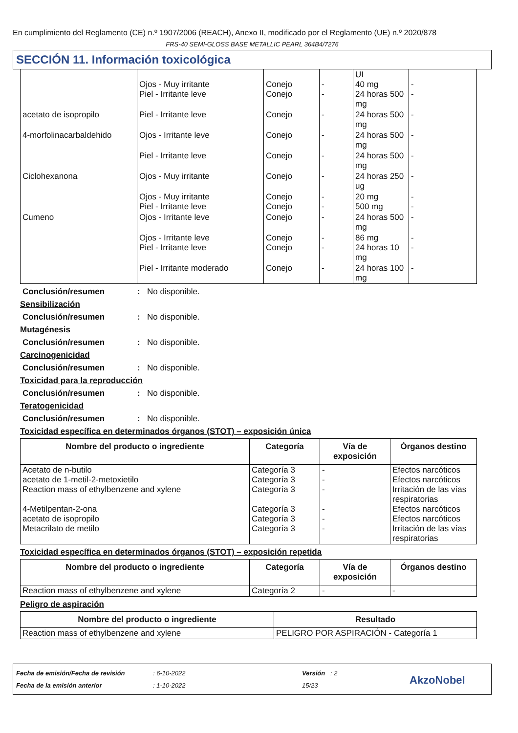En cumplimiento del Reglamento (CE) n.º 1907/2006 (REACH), Anexo II, modificado por el Reglamento (UE) n.º 2020/878
FRS-40 SEMI-GLOSS BASE METALLIC PEARL 364B4/7276
SECCIÓN 11. Información toxicológica
| | Ojos - Muy irritante Piel - Irritante leve | Conejo Conejo | - - | UI 40 mg 24 horas 500 mg | - - |
| acetato de isopropilo | Piel - Irritante leve | Conejo | - | 24 horas 500 mg | - |
| 4-morfolinacarbaldehido | Ojos - Irritante leve | Conejo | - | 24 horas 500 mg | - |
| | Piel - Irritante leve | Conejo | - | 24 horas 500 mg | - |
| Ciclohexanona | Ojos - Muy irritante | Conejo | - | 24 horas 250 ug | - |
| | Ojos - Muy irritante Piel - Irritante leve | Conejo Conejo | - - | 20 mg 500 mg | - - |
| Cumeno | Ojos - Irritante leve | Conejo | - | 24 horas 500 mg | - |
| | Ojos - Irritante leve Piel - Irritante leve | Conejo Conejo | - - | 86 mg 24 horas 10 mg | - - |
| | Piel - Irritante moderado | Conejo | - | 24 horas 100 mg | - |
Conclusión/resumen: No disponible.
Sensibilización
Conclusión/resumen: No disponible.
Mutagénesis
Conclusión/resumen: No disponible.
Carcinogenicidad
Conclusión/resumen: No disponible.
Toxicidad para la reproducción
Conclusión/resumen: No disponible.
Teratogenicidad
Conclusión/resumen: No disponible.
Toxicidad específica en determinados órganos (STOT) – exposición única
| Nombre del producto o ingrediente | Categoría | Vía de exposición | Órganos destino |
| --- | --- | --- | --- |
| Acetato de n-butilo acetato de 1-metil-2-metoxietilo Reaction mass of ethylbenzene and xylene 4-Metilpentan-2-ona acetato de isopropilo Metacrilato de metilo | Categoría 3 Categoría 3 Categoría 3 Categoría 3 Categoría 3 Categoría 3 | - - - - - - | Efectos narcóticos Efectos narcóticos Irritación de las vías respiratorias Efectos narcóticos Efectos narcóticos Irritación de las vías respiratorias |
Toxicidad específica en determinados órganos (STOT) – exposición repetida
| Nombre del producto o ingrediente | Categoría | Vía de exposición | Órganos destino |
| --- | --- | --- | --- |
| Reaction mass of ethylbenzene and xylene | Categoría 2 | - | - |
Peligro de aspiración
| Nombre del producto o ingrediente | Resultado |
| --- | --- |
| Reaction mass of ethylbenzene and xylene | PELIGRO POR ASPIRACIÓN - Categoría 1 |
Fecha de emisión/Fecha de revisión
Fecha de la emisión anterior
: 6-10-2022
: 1-10-2022
Versión : 2
15/23
AkzoNobel